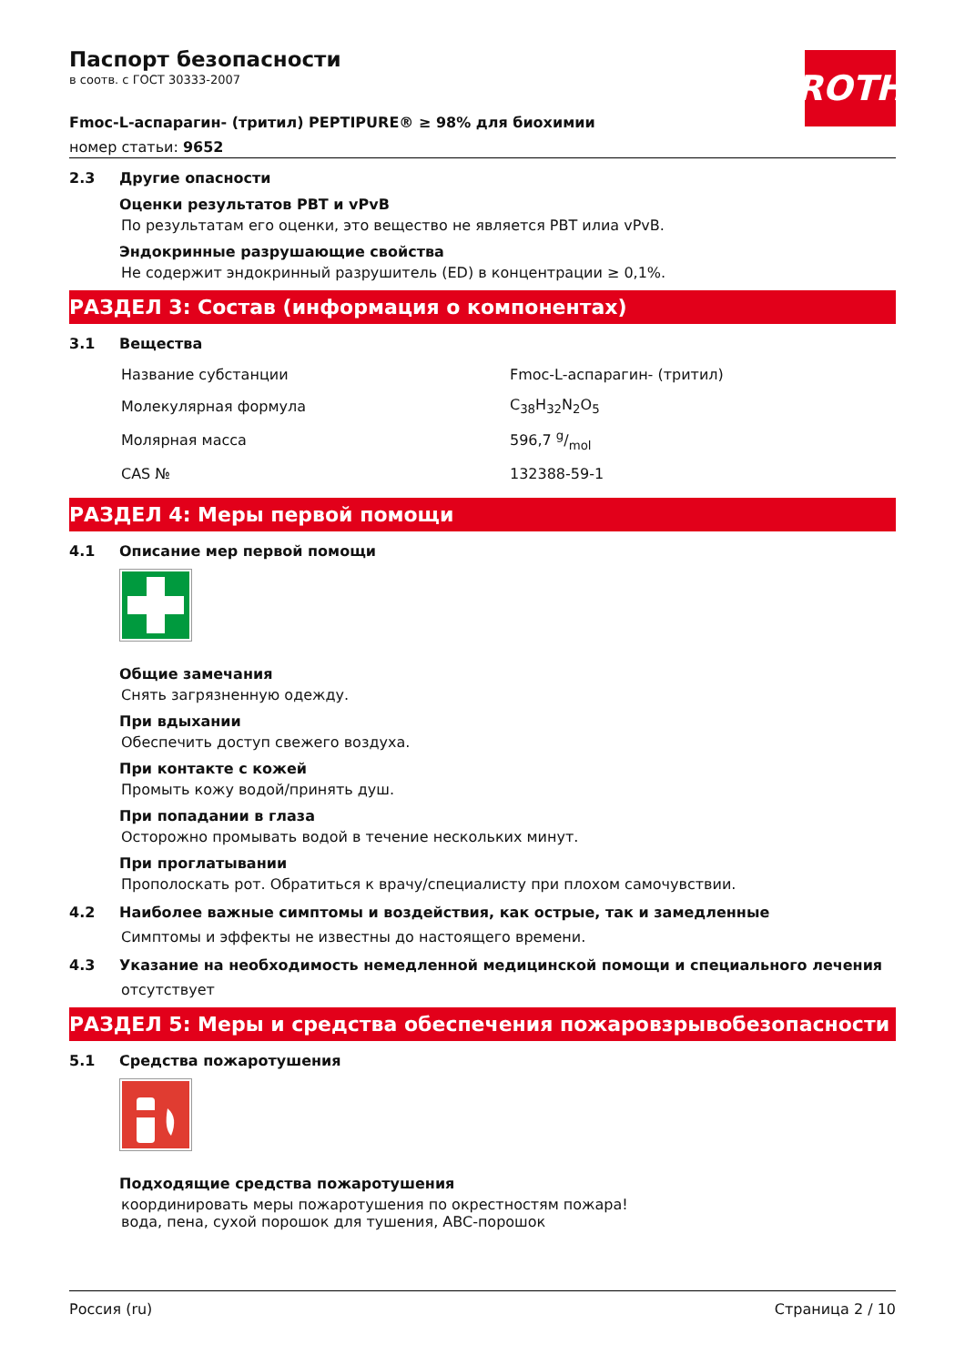ROTH
Паспорт безопасности
в соотв. с ГОСТ 30333-2007
Fmoc-L-аспарагин- (тритил) PEPTIPURE® ≥ 98% для биохимии
номер статьи: 9652
2.3 Другие опасности
Оценки результатов PBT и vPvB
По результатам его оценки, это вещество не является PBT илиа vPvB.
Эндокринные разрушающие свойства
Не содержит эндокринный разрушитель (ED) в концентрации ≥ 0,1%.
РАЗДЕЛ 3: Состав (информация о компонентах)
3.1 Вещества
| Название субстанции | Fmoc-L-аспарагин- (тритил) |
| Молекулярная формула | C<sub>38</sub>H<sub>32</sub>N<sub>2</sub>O<sub>5</sub> |
| Молярная масса | 596,7 g/mol |
| CAS № | 132388-59-1 |
РАЗДЕЛ 4: Меры первой помощи
4.1 Описание мер первой помощи
Общие замечания
Снять загрязненную одежду.
При вдыхании
Обеспечить доступ свежего воздуха.
При контакте с кожей
Промыть кожу водой/принять душ.
При попадании в глаза
Осторожно промывать водой в течение нескольких минут.
При проглатывании
Прополоскать рот. Обратиться к врачу/специалисту при плохом самочувствии.
4.2 Наиболее важные симптомы и воздействия, как острые, так и замедленные
Симптомы и эффекты не известны до настоящего времени.
4.3 Указание на необходимость немедленной медицинской помощи и специального лечения
отсутствует
РАЗДЕЛ 5: Меры и средства обеспечения пожаровзрывобезопасности
5.1 Средства пожаротушения
Подходящие средства пожаротушения
координировать меры пожаротушения по окрестностям пожара!
вода, пена, сухой порошок для тушения, ABC-порошок
Россия (ru) Страница 2 / 10